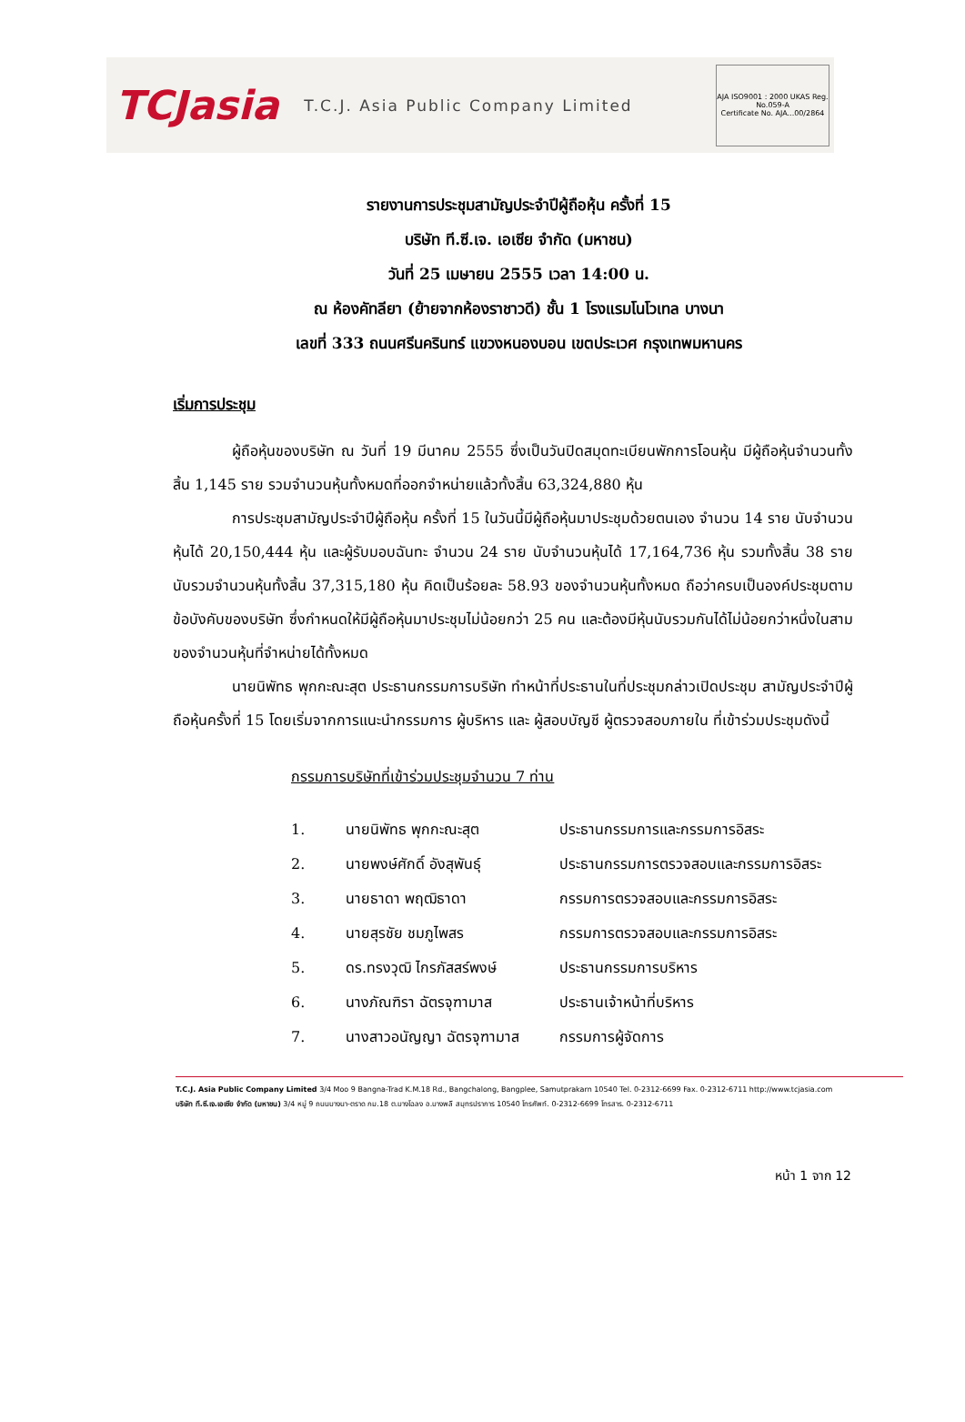TCJasia T.C.J. Asia Public Company Limited
AJA ISO9001 : 2000 UKAS Reg. No.059-A
Certificate No. AJA...00/2864
รายงานการประชุมสามัญประจำปีผู้ถือหุ้น ครั้งที่ 15
บริษัท ที.ซี.เจ. เอเซีย จำกัด (มหาชน)
วันที่ 25 เมษายน 2555 เวลา 14:00 น.
ณ ห้องคัทลียา (ย้ายจากห้องราชาวดี) ชั้น 1 โรงแรมโนโวเทล บางนา
เลขที่ 333 ถนนศรีนครินทร์ แขวงหนองบอน เขตประเวศ กรุงเทพมหานคร
เริ่มการประชุม
ผู้ถือหุ้นของบริษัท ณ วันที่ 19 มีนาคม 2555 ซึ่งเป็นวันปิดสมุดทะเบียนพักการโอนหุ้น มีผู้ถือหุ้นจำนวนทั้งสิ้น 1,145 ราย รวมจำนวนหุ้นทั้งหมดที่ออกจำหน่ายแล้วทั้งสิ้น 63,324,880 หุ้น
การประชุมสามัญประจำปีผู้ถือหุ้น ครั้งที่ 15 ในวันนี้มีผู้ถือหุ้นมาประชุมด้วยตนเอง จำนวน 14 ราย นับจำนวนหุ้นได้ 20,150,444 หุ้น และผู้รับมอบฉันทะ จำนวน 24 ราย นับจำนวนหุ้นได้ 17,164,736 หุ้น รวมทั้งสิ้น 38 ราย นับรวมจำนวนหุ้นทั้งสิ้น 37,315,180 หุ้น คิดเป็นร้อยละ 58.93 ของจำนวนหุ้นทั้งหมด ถือว่าครบเป็นองค์ประชุมตามข้อบังคับของบริษัท ซึ่งกำหนดให้มีผู้ถือหุ้นมาประชุมไม่น้อยกว่า 25 คน และต้องมีหุ้นนับรวมกันได้ไม่น้อยกว่าหนึ่งในสามของจำนวนหุ้นที่จำหน่ายได้ทั้งหมด
นายนิพัทธ พุกกะณะสุต ประธานกรรมการบริษัท ทำหน้าที่ประธานในที่ประชุมกล่าวเปิดประชุม สามัญประจำปีผู้ถือหุ้นครั้งที่ 15 โดยเริ่มจากการแนะนำกรรมการ ผู้บริหาร และ ผู้สอบบัญชี ผู้ตรวจสอบภายใน ที่เข้าร่วมประชุมดังนี้
กรรมการบริษัทที่เข้าร่วมประชุมจำนวน 7 ท่าน
| 1. | นายนิพัทธ พุกกะณะสุต | ประธานกรรมการและกรรมการอิสระ |
| 2. | นายพงษ์ศักดิ์ อังสุพันธุ์ | ประธานกรรมการตรวจสอบและกรรมการอิสระ |
| 3. | นายธาดา พฤฒิธาดา | กรรมการตรวจสอบและกรรมการอิสระ |
| 4. | นายสุรชัย ชมภูไพสร | กรรมการตรวจสอบและกรรมการอิสระ |
| 5. | ดร.ทรงวุฒิ ไกรภัสสร์พงษ์ | ประธานกรรมการบริหาร |
| 6. | นางภัณฑิรา ฉัตรจุฑามาส | ประธานเจ้าหน้าที่บริหาร |
| 7. | นางสาวอนัญญา ฉัตรจุฑามาส | กรรมการผู้จัดการ |
T.C.J. Asia Public Company Limited 3/4 Moo 9 Bangna-Trad K.M.18 Rd., Bangchalong, Bangplee, Samutprakarn 10540 Tel. 0-2312-6699 Fax. 0-2312-6711 http://www.tcjasia.com
บริษัท ที.ซี.เจ.เอเซีย จำกัด (มหาชน) 3/4 หมู่ 9 ถนนบางนา-ตราด กม.18 ต.บางโฉลง อ.บางพลี สมุทรปราการ 10540 โทรศัพท์. 0-2312-6699 โทรสาร. 0-2312-6711
หน้า 1 จาก 12